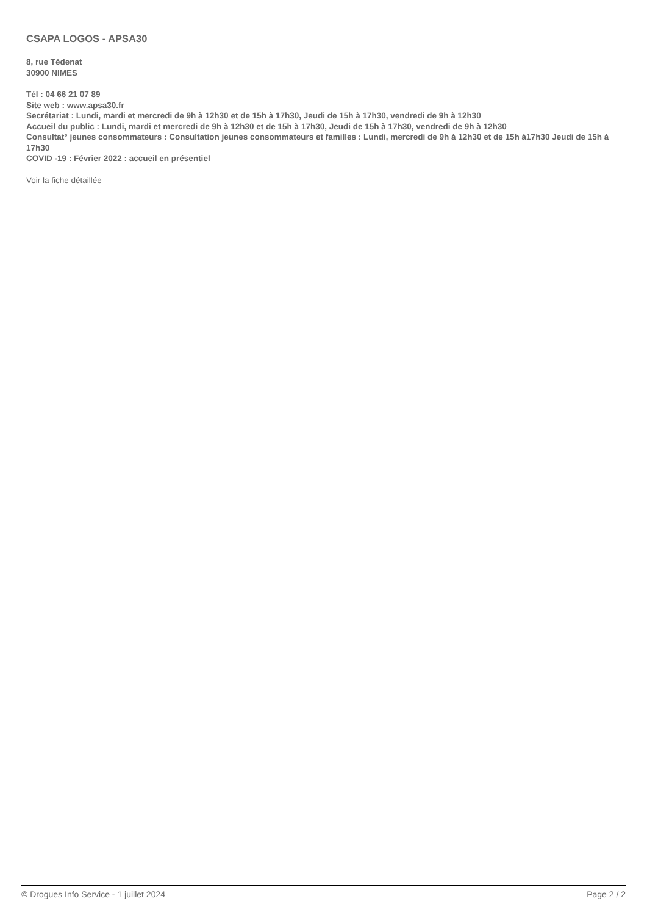CSAPA LOGOS - APSA30
8, rue Tédenat
30900 NIMES
Tél : 04 66 21 07 89
Site web : www.apsa30.fr
Secrétariat : Lundi, mardi et mercredi de 9h à 12h30 et de 15h à 17h30, Jeudi de 15h à 17h30, vendredi de 9h à 12h30
Accueil du public : Lundi, mardi et mercredi de 9h à 12h30 et de 15h à 17h30, Jeudi de 15h à 17h30, vendredi de 9h à 12h30
Consultat° jeunes consommateurs : Consultation jeunes consommateurs et familles : Lundi, mercredi de 9h à 12h30 et de 15h à17h30 Jeudi de 15h à 17h30
COVID -19 : Février 2022 : accueil en présentiel
Voir la fiche détaillée
© Drogues Info Service - 1 juillet 2024 Page 2 / 2